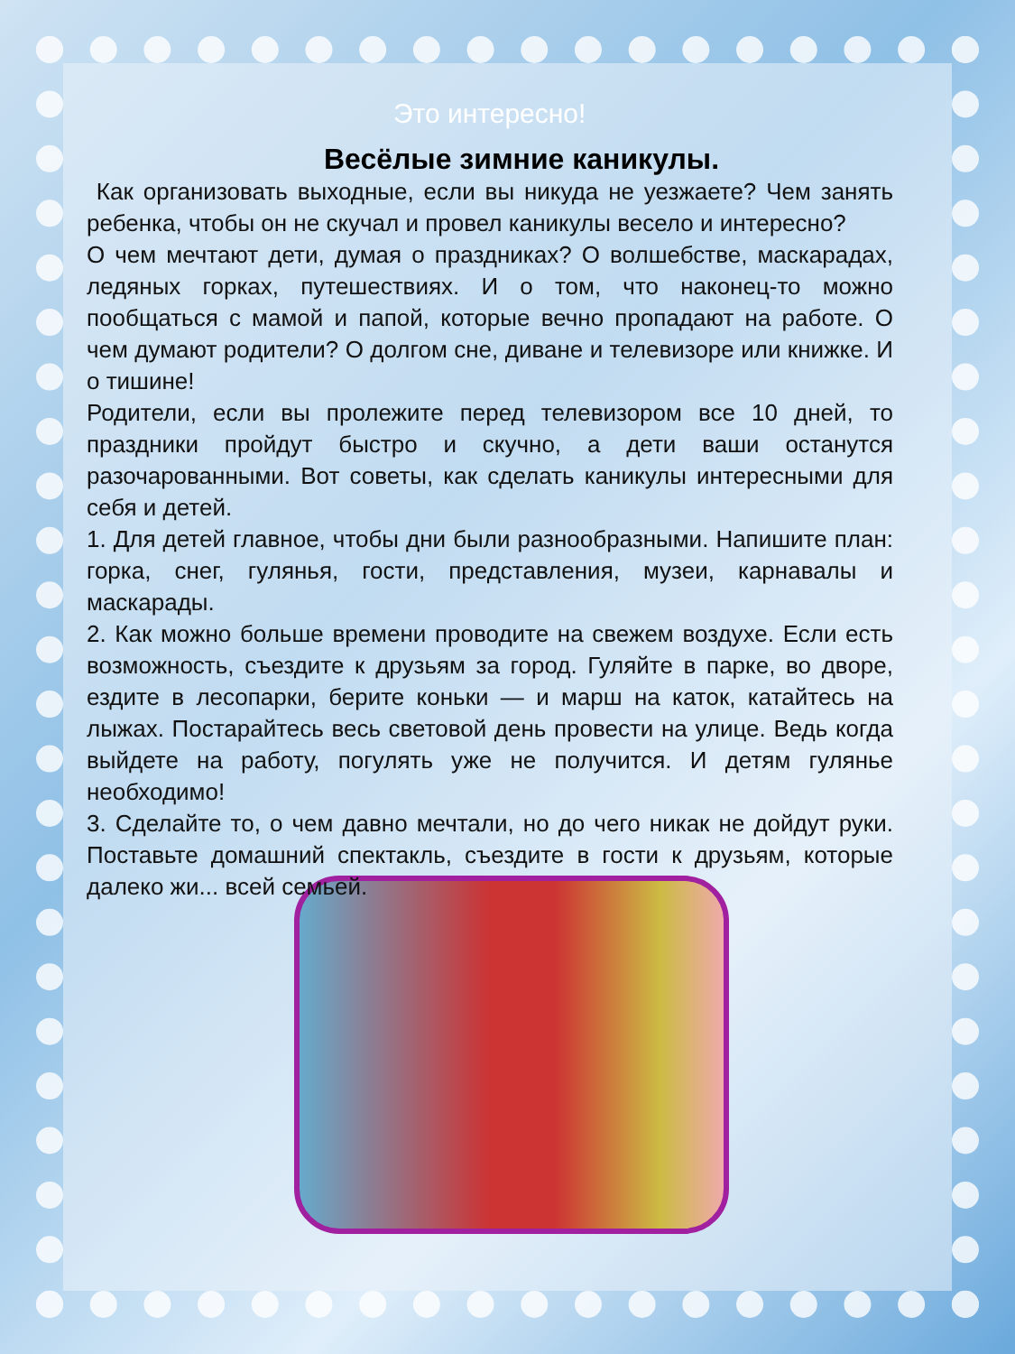Это интересно!
Весёлые зимние каникулы.
Как организовать выходные, если вы никуда не уезжаете? Чем занять ребенка, чтобы он не скучал и провел каникулы весело и интересно?
О чем мечтают дети, думая о праздниках? О волшебстве, маскарадах, ледяных горках, путешествиях. И о том, что наконец-то можно пообщаться с мамой и папой, которые вечно пропадают на работе. О чем думают родители? О долгом сне, диване и телевизоре или книжке. И о тишине!
Родители, если вы пролежите перед телевизором все 10 дней, то праздники пройдут быстро и скучно, а дети ваши останутся разочарованными. Вот советы, как сделать каникулы интересными для себя и детей.
1. Для детей главное, чтобы дни были разнообразными. Напишите план: горка, снег, гулянья, гости, представления, музеи, карнавалы и маскарады.
2. Как можно больше времени проводите на свежем воздухе. Если есть возможность, съездите к друзьям за город. Гуляйте в парке, во дворе, ездите в лесопарки, берите коньки — и марш на каток, катайтесь на лыжах. Постарайтесь весь световой день провести на улице. Ведь когда выйдете на работу, погулять уже не получится. И детям гулянье необходимо!
3. Сделайте то, о чем давно мечтали, но до чего никак не дойдут руки. Поставьте домашний спектакль, съездите в гости к друзьям, которые далеко жи... всей семьей.